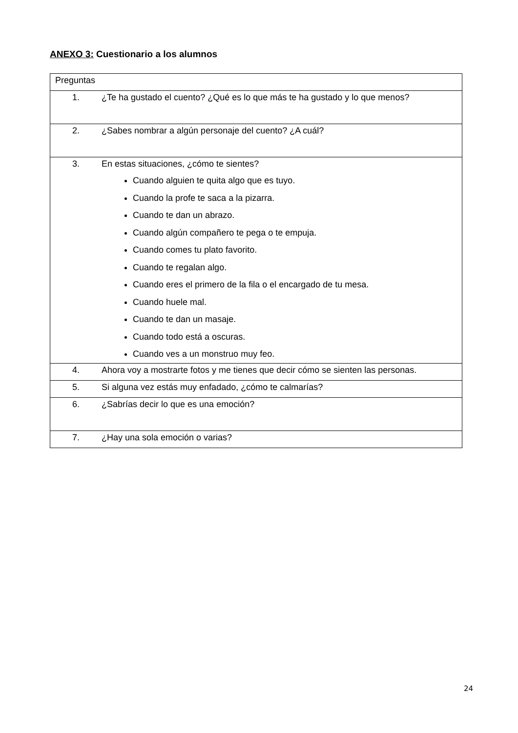ANEXO 3: Cuestionario a los alumnos
| Preguntas | |
| 1. | ¿Te ha gustado el cuento? ¿Qué es lo que más te ha gustado y lo que menos? |
| 2. | ¿Sabes nombrar a algún personaje del cuento? ¿A cuál? |
| 3. | En estas situaciones, ¿cómo te sientes? Cuando alguien te quita algo que es tuyo. Cuando la profe te saca a la pizarra. Cuando te dan un abrazo. Cuando algún compañero te pega o te empuja. Cuando comes tu plato favorito. Cuando te regalan algo. Cuando eres el primero de la fila o el encargado de tu mesa. Cuando huele mal. Cuando te dan un masaje. Cuando todo está a oscuras. Cuando ves a un monstruo muy feo. |
| 4. | Ahora voy a mostrarte fotos y me tienes que decir cómo se sienten las personas. |
| 5. | Si alguna vez estás muy enfadado, ¿cómo te calmarías? |
| 6. | ¿Sabrías decir lo que es una emoción? |
| 7. | ¿Hay una sola emoción o varias? |
24